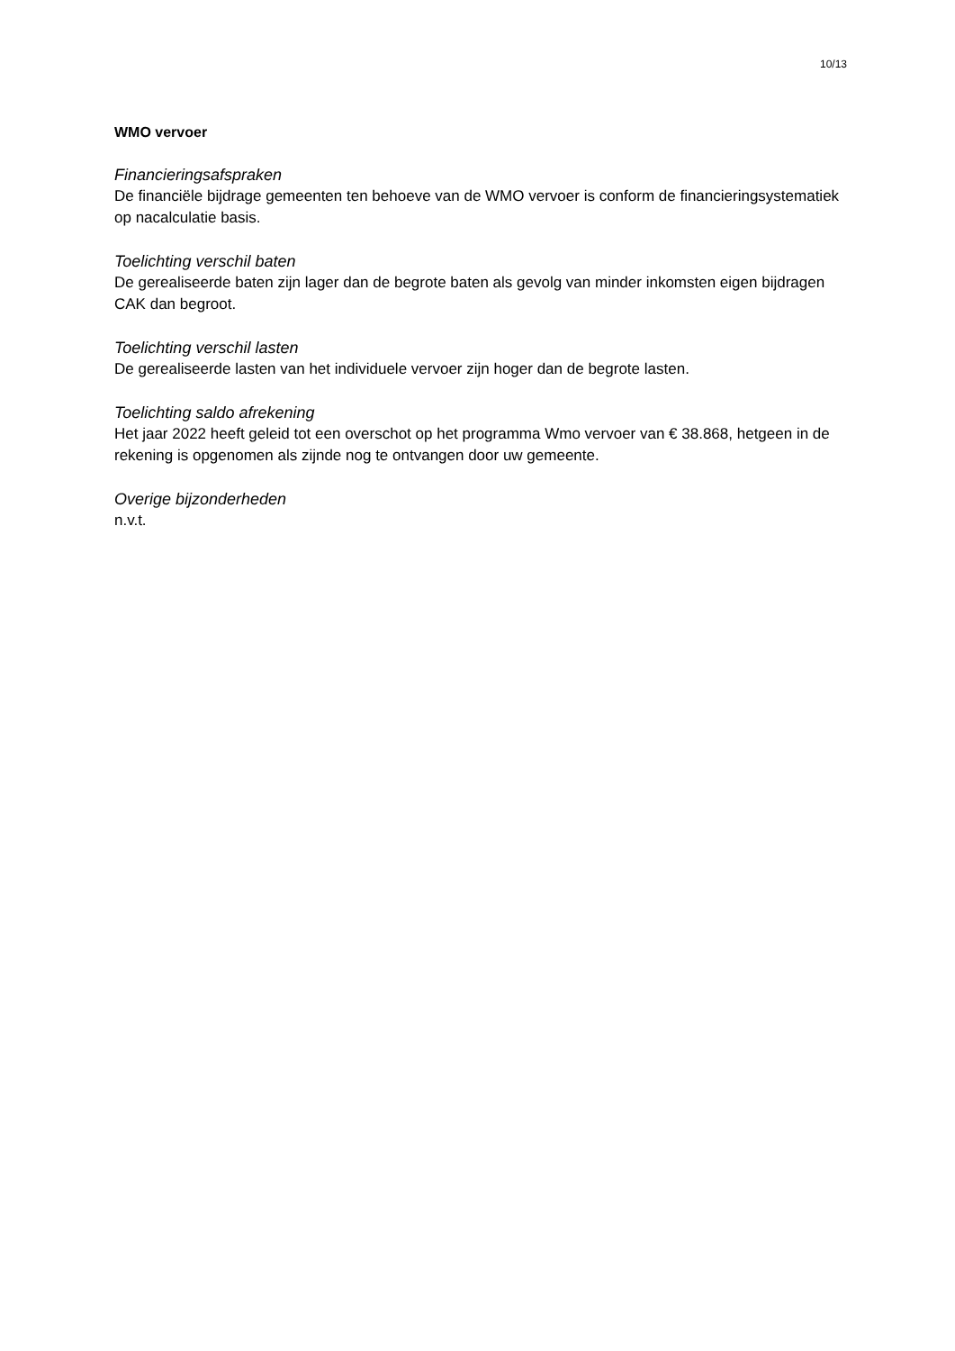10/13
WMO vervoer
Financieringsafspraken
De financiële bijdrage gemeenten ten behoeve van de WMO vervoer is conform de financieringsystematiek op nacalculatie basis.
Toelichting verschil baten
De gerealiseerde baten zijn lager dan de begrote baten als gevolg van minder inkomsten eigen bijdragen CAK dan begroot.
Toelichting verschil lasten
De gerealiseerde lasten van het individuele vervoer zijn hoger dan de begrote lasten.
Toelichting saldo afrekening
Het jaar 2022 heeft geleid tot een overschot op het programma Wmo vervoer van € 38.868, hetgeen in de rekening is opgenomen als zijnde nog te ontvangen door uw gemeente.
Overige bijzonderheden
n.v.t.